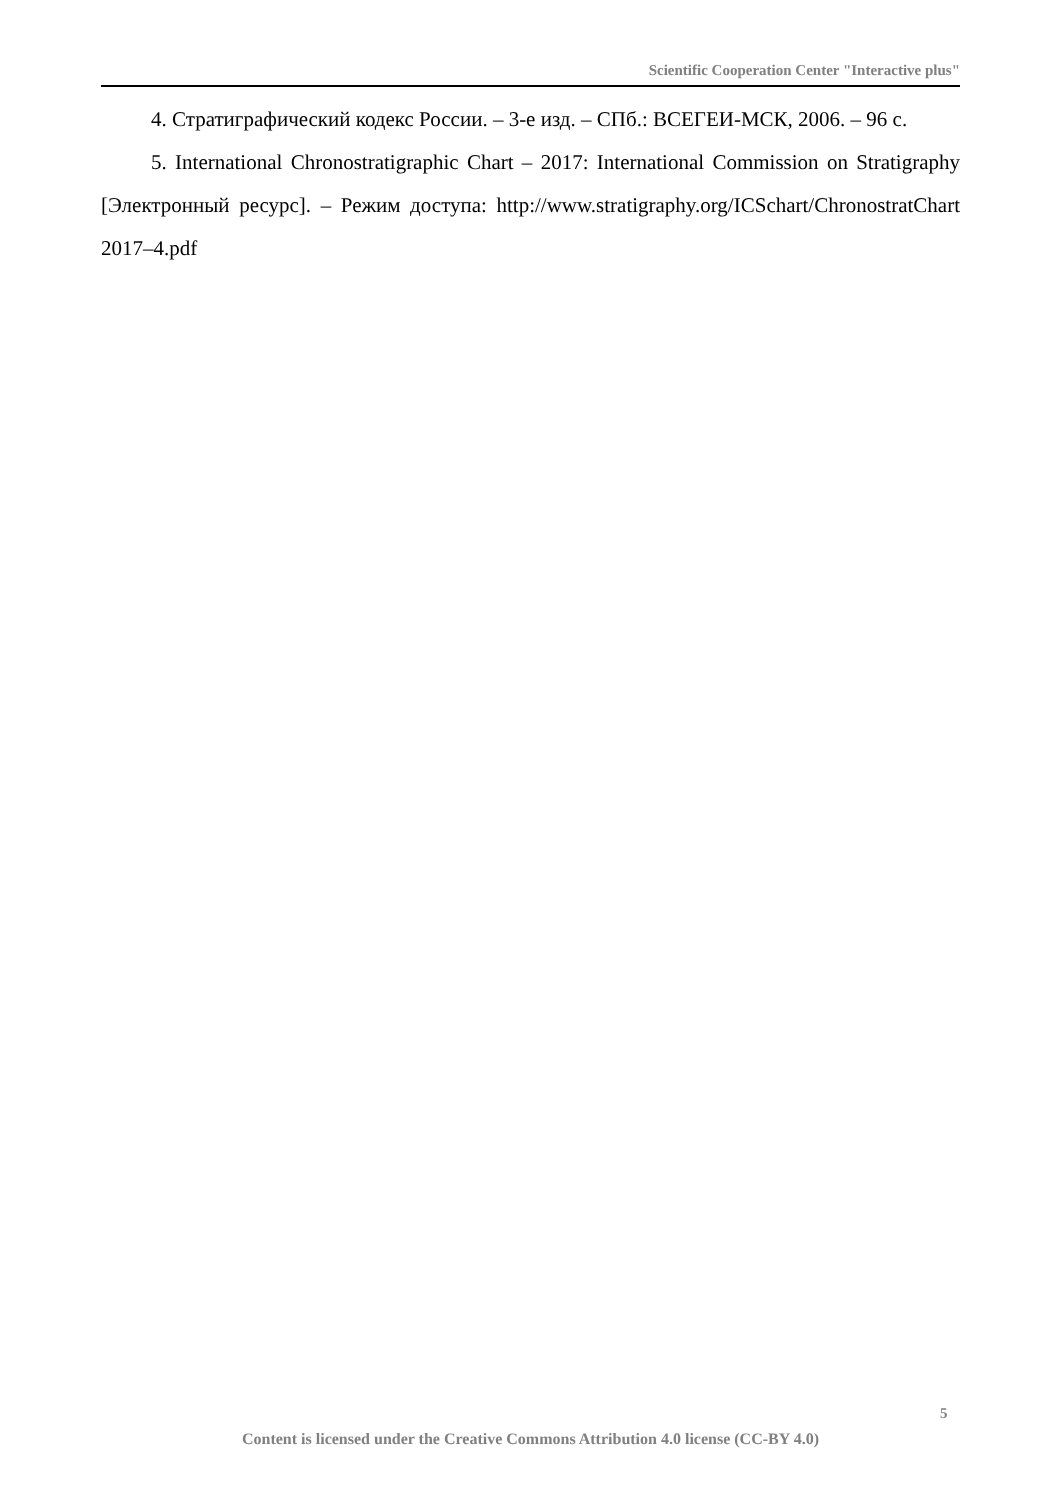Scientific Cooperation Center "Interactive plus"
4. Стратиграфический кодекс России. – 3-е изд. – СПб.: ВСЕГЕИ-МСК, 2006. – 96 с.
5. International Chronostratigraphic Chart – 2017: International Commission on Stratigraphy [Электронный ресурс]. – Режим доступа: http://www.stratigra­phy.org/ICSchart/ChronostratChart 2017–4.pdf
5
Content is licensed under the Creative Commons Attribution 4.0 license (CC-BY 4.0)